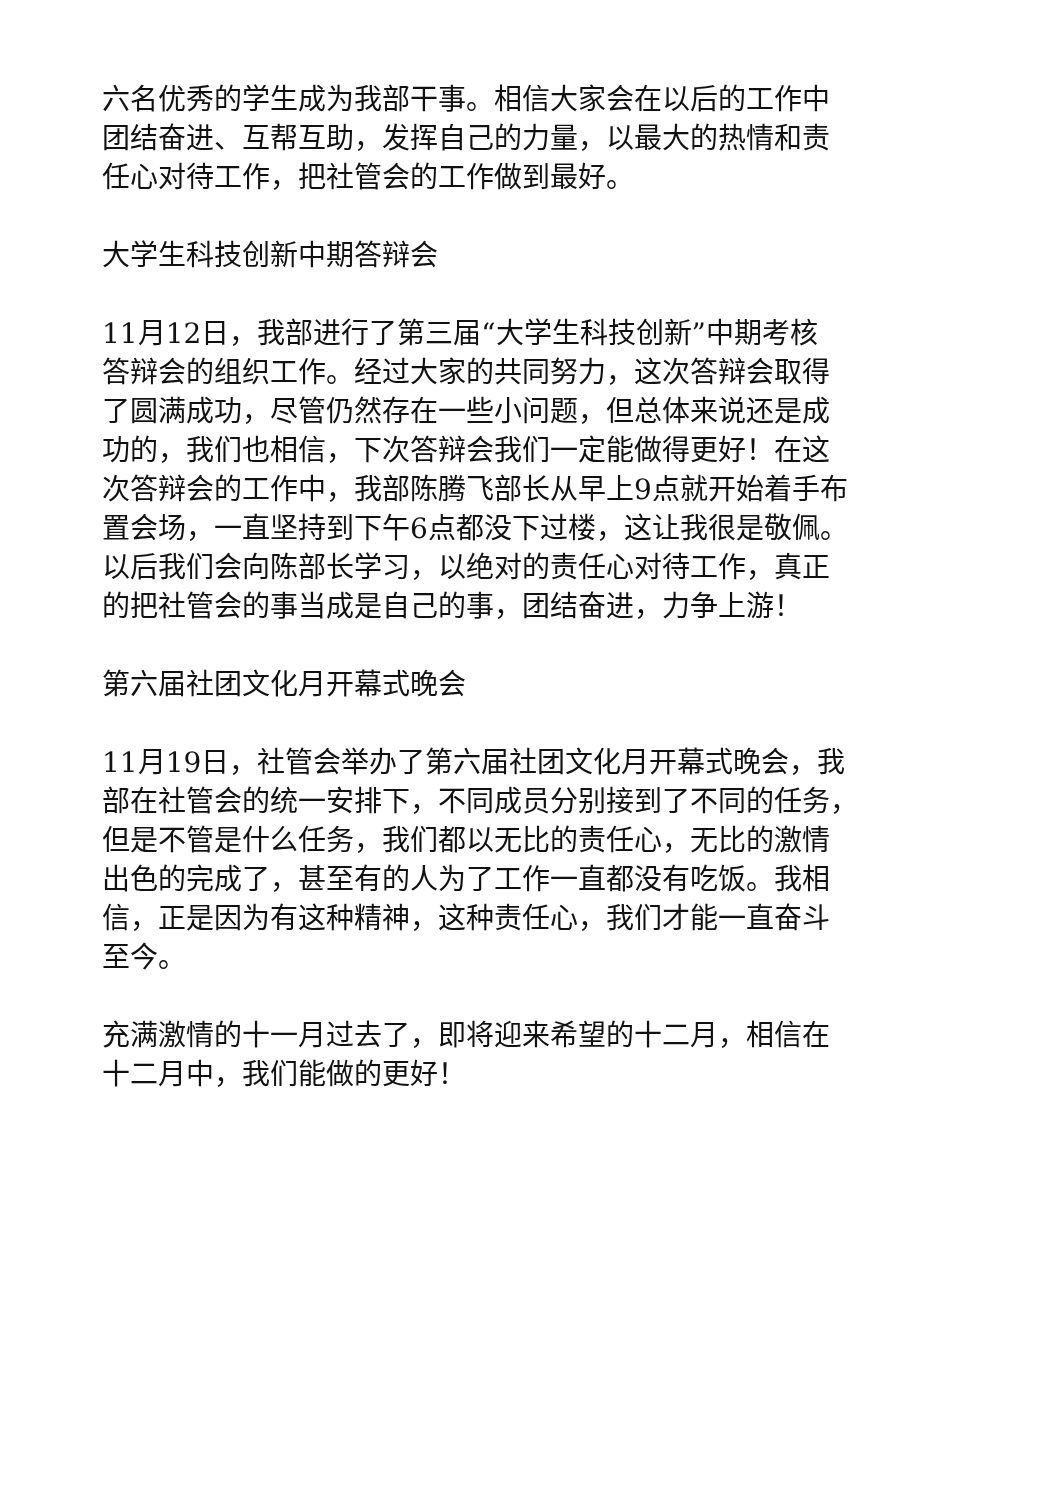六名优秀的学生成为我部干事。相信大家会在以后的工作中
团结奋进、互帮互助，发挥自己的力量，以最大的热情和责
任心对待工作，把社管会的工作做到最好。
大学生科技创新中期答辩会
11月12日，我部进行了第三届“大学生科技创新”中期考核
答辩会的组织工作。经过大家的共同努力，这次答辩会取得
了圆满成功，尽管仍然存在一些小问题，但总体来说还是成
功的，我们也相信，下次答辩会我们一定能做得更好！在这
次答辩会的工作中，我部陈腾飞部长从早上9点就开始着手布
置会场，一直坚持到下午6点都没下过楼，这让我很是敬佩。
以后我们会向陈部长学习，以绝对的责任心对待工作，真正
的把社管会的事当成是自己的事，团结奋进，力争上游！
第六届社团文化月开幕式晚会
11月19日，社管会举办了第六届社团文化月开幕式晚会，我
部在社管会的统一安排下，不同成员分别接到了不同的任务，
但是不管是什么任务，我们都以无比的责任心，无比的激情
出色的完成了，甚至有的人为了工作一直都没有吃饭。我相
信，正是因为有这种精神，这种责任心，我们才能一直奋斗
至今。
充满激情的十一月过去了，即将迎来希望的十二月，相信在
十二月中，我们能做的更好！